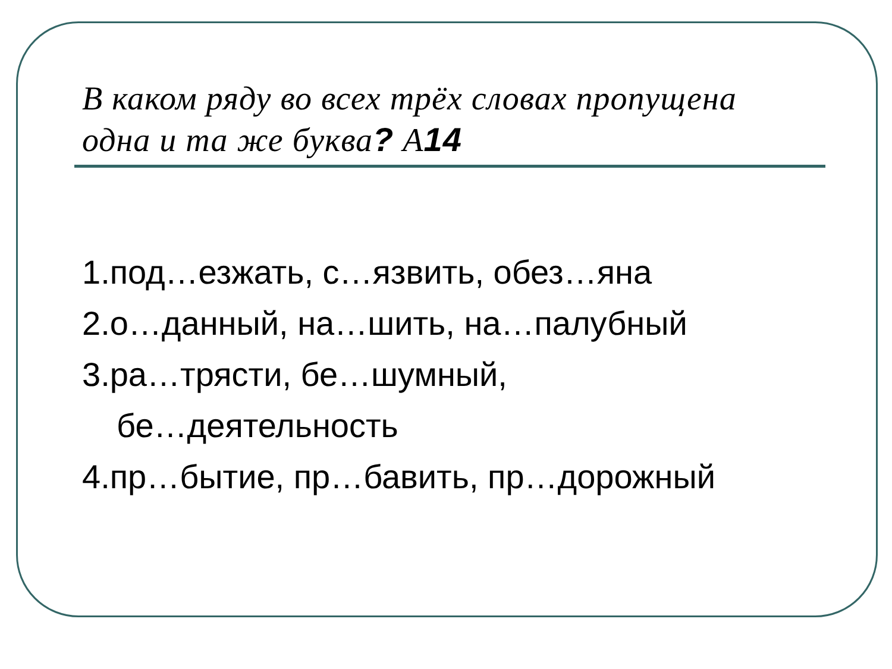В каком ряду во всех трёх словах пропущена одна и та же буква? А14
1.под…езжать, с…язвить, обез…яна
2.о…данный, на…шить, на…палубный
3.ра…трясти, бе…шумный,
бе…деятельность
4.пр…бытие, пр…бавить, пр…дорожный